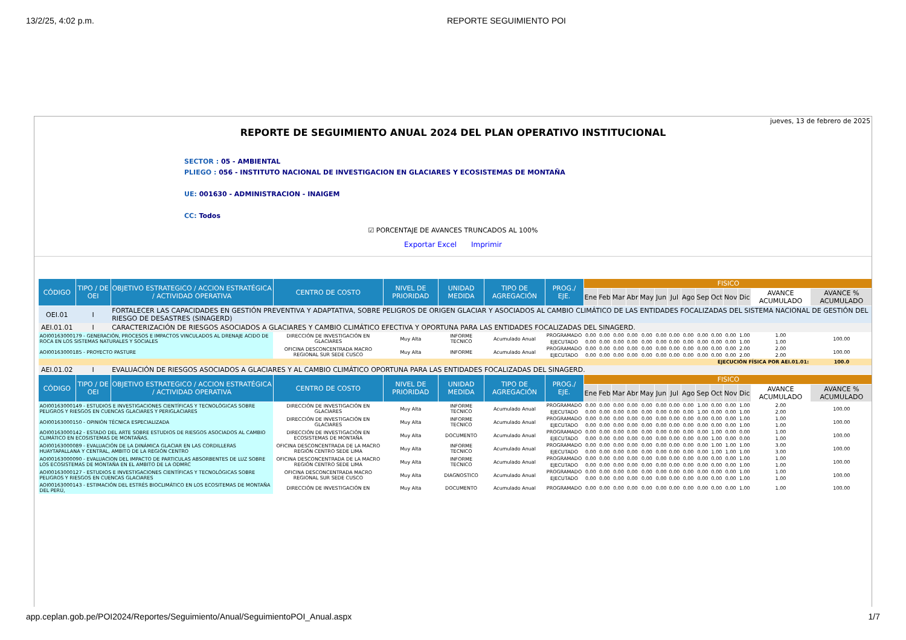13/2/25, 4:02 p.m. REPORTE SEGUIMIENTO POI
jueves, 13 de febrero de 2025
REPORTE DE SEGUIMIENTO ANUAL 2024 DEL PLAN OPERATIVO INSTITUCIONAL
SECTOR : 05 - AMBIENTAL
PLIEGO : 056 - INSTITUTO NACIONAL DE INVESTIGACION EN GLACIARES Y ECOSISTEMAS DE MONTAÑA
UE: 001630 - ADMINISTRACION - INAIGEM
CC: Todos
☑ PORCENTAJE DE AVANCES TRUNCADOS AL 100%
Exportar Excel Imprimir
| CÓDIGO | TIPO / DE OEI | OBJETIVO ESTRATEGICO / ACCION ESTRATÉGICA / ACTIVIDAD OPERATIVA | CENTRO DE COSTO | NIVEL DE PRIORIDAD | UNIDAD MEDIDA | TIPO DE AGREGACIÓN | PROG./ EJE. | FISICO | | | | | | | | | | | | | |
| --- | --- | --- | --- | --- | --- | --- | --- | --- | --- | --- | --- | --- | --- | --- | --- | --- | --- | --- | --- | --- | --- |
| | | | | | | | | Ene | Feb | Mar | Abr | May | Jun | Jul | Ago | Sep | Oct | Nov | Dic | AVANCE ACUMULADO | AVANCE % ACUMULADO |
| OEI.01 | I | FORTALECER LAS CAPACIDADES EN GESTIÓN PREVENTIVA Y ADAPTATIVA, SOBRE PELIGROS DE ORIGEN GLACIAR Y ASOCIADOS AL CAMBIO CLIMÁTICO DE LAS ENTIDADES FOCALIZADAS DEL SISTEMA NACIONAL DE GESTIÓN DEL RIESGO DE DESASTRES (SINAGERD) | | | | | | | | | | | | | | | | | | | |
| AEI.01.01 | I | CARACTERIZACIÓN DE RIESGOS ASOCIADOS A GLACIARES Y CAMBIO CLIMÁTICO EFECTIVA Y OPORTUNA PARA LAS ENTIDADES FOCALIZADAS DEL SINAGERD. | | | | | | | | | | | | | | | | | | | |
| AOI00163000179 - GENERACIÓN, PROCESOS E IMPACTOS VINCULADOS AL DRENAJE ACIDO DE ROCA EN LOS SISTEMAS NATURALES Y SOCIALES | | | DIRECCIÓN DE INVESTIGACIÓN EN GLACIARES | Muy Alta | INFORME TECNICO | Acumulado Anual | PROGRAMADO | 0.00 | 0.00 | 0.00 | 0.00 | 0.00 | 0.00 | 0.00 | 0.00 | 0.00 | 0.00 | 0.00 | 1.00 | 1.00 | 100.00 |
| | | | | | | | EJECUTADO | 0.00 | 0.00 | 0.00 | 0.00 | 0.00 | 0.00 | 0.00 | 0.00 | 0.00 | 0.00 | 0.00 | 1.00 | 1.00 | |
| AOI00163000185 - PROYECTO PASTURE | | | OFICINA DESCONCENTRADA MACRO REGIONAL SUR SEDE CUSCO | Muy Alta | INFORME | Acumulado Anual | PROGRAMADO | 0.00 | 0.00 | 0.00 | 0.00 | 0.00 | 0.00 | 0.00 | 0.00 | 0.00 | 0.00 | 0.00 | 2.00 | 2.00 | 100.00 |
| | | | | | | | EJECUTADO | 0.00 | 0.00 | 0.00 | 0.00 | 0.00 | 0.00 | 0.00 | 0.00 | 0.00 | 0.00 | 0.00 | 2.00 | 2.00 | |
| EJECUCIÓN FÍSICA POR AEI.01.01: | | | | | | | | | | | | | | | | | | | | | 100.0 |
| AEI.01.02 | I | EVALUACIÓN DE RIESGOS ASOCIADOS A GLACIARES Y AL CAMBIO CLIMÁTICO OPORTUNA PARA LAS ENTIDADES FOCALIZADAS DEL SINAGERD. | | | | | | | | | | | | | | | | | | | |
| CÓDIGO | TIPO / DE OEI | OBJETIVO ESTRATEGICO / ACCION ESTRATÉGICA / ACTIVIDAD OPERATIVA | CENTRO DE COSTO | NIVEL DE PRIORIDAD | UNIDAD MEDIDA | TIPO DE AGREGACIÓN | PROG./ EJE. | FISICO | | | | | | | | | | | | | |
| | | | | | | | | Ene | Feb | Mar | Abr | May | Jun | Jul | Ago | Sep | Oct | Nov | Dic | AVANCE ACUMULADO | AVANCE % ACUMULADO |
| AOI00163000149 - ESTUDIOS E INVESTIGACIONES CIENTÍFICAS Y TECNOLÓGICAS SOBRE PELIGROS Y RIESGOS EN CUENCAS GLACIARES Y PERIGLACIARES | | | DIRECCIÓN DE INVESTIGACIÓN EN GLACIARES | Muy Alta | INFORME TECNICO | Acumulado Anual | PROGRAMADO | 0.00 | 0.00 | 0.00 | 0.00 | 0.00 | 0.00 | 0.00 | 0.00 | 1.00 | 0.00 | 0.00 | 1.00 | 2.00 | 100.00 |
| | | | | | | | EJECUTADO | 0.00 | 0.00 | 0.00 | 0.00 | 0.00 | 0.00 | 0.00 | 0.00 | 1.00 | 0.00 | 0.00 | 1.00 | 2.00 | |
| AOI00163000150 - OPINIÓN TÉCNICA ESPECIALIZADA | | | DIRECCIÓN DE INVESTIGACIÓN EN GLACIARES | Muy Alta | INFORME TECNICO | Acumulado Anual | PROGRAMADO | 0.00 | 0.00 | 0.00 | 0.00 | 0.00 | 0.00 | 0.00 | 0.00 | 0.00 | 0.00 | 0.00 | 1.00 | 1.00 | 100.00 |
| | | | | | | | EJECUTADO | 0.00 | 0.00 | 0.00 | 0.00 | 0.00 | 0.00 | 0.00 | 0.00 | 0.00 | 0.00 | 0.00 | 1.00 | 1.00 | |
| AOI00163000142 - ESTADO DEL ARTE SOBRE ESTUDIOS DE RIESGOS ASOCIADOS AL CAMBIO CLIMÁTICO EN ECOSISTEMAS DE MONTAÑAS. | | | DIRECCIÓN DE INVESTIGACIÓN EN ECOSISTEMAS DE MONTAÑA | Muy Alta | DOCUMENTO | Acumulado Anual | PROGRAMADO | 0.00 | 0.00 | 0.00 | 0.00 | 0.00 | 0.00 | 0.00 | 0.00 | 0.00 | 1.00 | 0.00 | 0.00 | 1.00 | 100.00 |
| | | | | | | | EJECUTADO | 0.00 | 0.00 | 0.00 | 0.00 | 0.00 | 0.00 | 0.00 | 0.00 | 0.00 | 1.00 | 0.00 | 0.00 | 1.00 | |
| AOI00163000089 - EVALUACIÓN DE LA DINÁMICA GLACIAR EN LAS CORDILLERAS HUAYTAPALLANA Y CENTRAL, AMBITO DE LA REGIÓN CENTRO | | | OFICINA DESCONCENTRADA DE LA MACRO REGIÓN CENTRO SEDE LIMA | Muy Alta | INFORME TECNICO | Acumulado Anual | PROGRAMADO | 0.00 | 0.00 | 0.00 | 0.00 | 0.00 | 0.00 | 0.00 | 0.00 | 0.00 | 1.00 | 1.00 | 1.00 | 3.00 | 100.00 |
| | | | | | | | EJECUTADO | 0.00 | 0.00 | 0.00 | 0.00 | 0.00 | 0.00 | 0.00 | 0.00 | 0.00 | 1.00 | 1.00 | 1.00 | 3.00 | |
| AOI00163000090 - EVALUACION DEL IMPACTO DE PARTICULAS ABSORBENTES DE LUZ SOBRE LOS ECOSISTEMAS DE MONTAÑA EN EL AMBITO DE LA ODMRC | | | OFICINA DESCONCENTRADA DE LA MACRO REGIÓN CENTRO SEDE LIMA | Muy Alta | INFORME TECNICO | Acumulado Anual | PROGRAMADO | 0.00 | 0.00 | 0.00 | 0.00 | 0.00 | 0.00 | 0.00 | 0.00 | 0.00 | 0.00 | 0.00 | 1.00 | 1.00 | 100.00 |
| | | | | | | | EJECUTADO | 0.00 | 0.00 | 0.00 | 0.00 | 0.00 | 0.00 | 0.00 | 0.00 | 0.00 | 0.00 | 0.00 | 1.00 | 1.00 | |
| AOI00163000127 - ESTUDIOS E INVESTIGACIONES CIENTÍFICAS Y TECNOLÓGICAS SOBRE PELIGROS Y RIESGOS EN CUENCAS GLACIARES | | | OFICINA DESCONCENTRADA MACRO REGIONAL SUR SEDE CUSCO | Muy Alta | DIAGNOSTICO | Acumulado Anual | PROGRAMADO | 0.00 | 0.00 | 0.00 | 0.00 | 0.00 | 0.00 | 0.00 | 0.00 | 0.00 | 0.00 | 0.00 | 1.00 | 1.00 | 100.00 |
| | | | | | | | EJECUTADO | 0.00 | 0.00 | 0.00 | 0.00 | 0.00 | 0.00 | 0.00 | 0.00 | 0.00 | 0.00 | 0.00 | 1.00 | 1.00 | |
| AOI00163000143 - ESTIMACIÓN DEL ESTRÉS BIOCLIMÁTICO EN LOS ECOSITEMAS DE MONTAÑA DEL PERÚ, | | | DIRECCIÓN DE INVESTIGACIÓN EN | Muy Alta | DOCUMENTO | Acumulado Anual | PROGRAMADO | 0.00 | 0.00 | 0.00 | 0.00 | 0.00 | 0.00 | 0.00 | 0.00 | 0.00 | 0.00 | 0.00 | 1.00 | 1.00 | 100.00 |
app.ceplan.gob.pe/POI2024/Reportes/Seguimiento/Anual/SeguimientoPOI_Anual.aspx 1/7